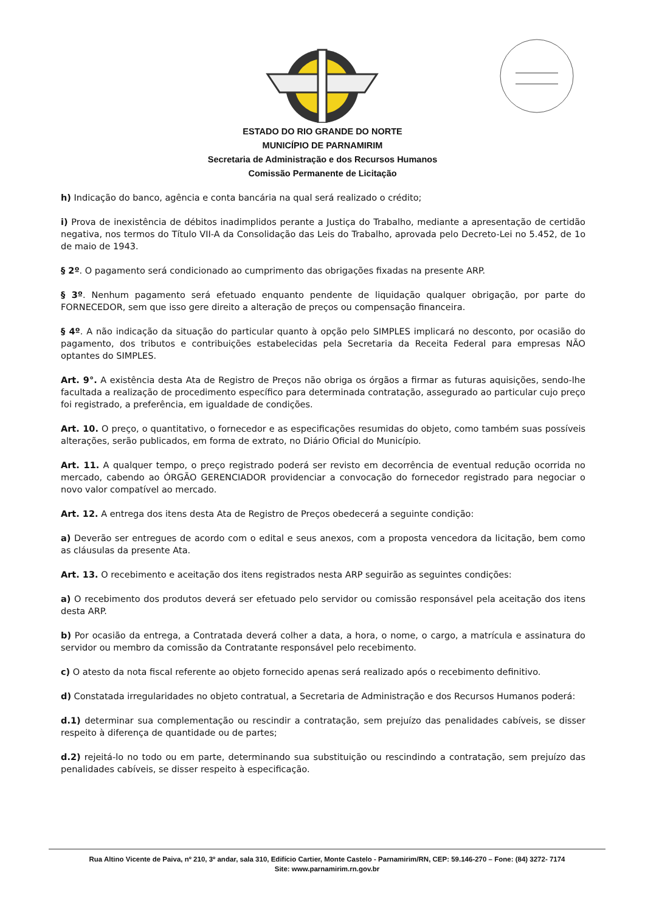ESTADO DO RIO GRANDE DO NORTE
MUNICÍPIO DE PARNAMIRIM
Secretaria de Administração e dos Recursos Humanos
Comissão Permanente de Licitação
h) Indicação do banco, agência e conta bancária na qual será realizado o crédito;
i) Prova de inexistência de débitos inadimplidos perante a Justiça do Trabalho, mediante a apresentação de certidão negativa, nos termos do Título VII-A da Consolidação das Leis do Trabalho, aprovada pelo Decreto-Lei no 5.452, de 1o de maio de 1943.
§ 2º. O pagamento será condicionado ao cumprimento das obrigações fixadas na presente ARP.
§ 3º. Nenhum pagamento será efetuado enquanto pendente de liquidação qualquer obrigação, por parte do FORNECEDOR, sem que isso gere direito a alteração de preços ou compensação financeira.
§ 4º. A não indicação da situação do particular quanto à opção pelo SIMPLES implicará no desconto, por ocasião do pagamento, dos tributos e contribuições estabelecidas pela Secretaria da Receita Federal para empresas NÃO optantes do SIMPLES.
Art. 9°. A existência desta Ata de Registro de Preços não obriga os órgãos a firmar as futuras aquisições, sendo-lhe facultada a realização de procedimento específico para determinada contratação, assegurado ao particular cujo preço foi registrado, a preferência, em igualdade de condições.
Art. 10. O preço, o quantitativo, o fornecedor e as especificações resumidas do objeto, como também suas possíveis alterações, serão publicados, em forma de extrato, no Diário Oficial do Município.
Art. 11. A qualquer tempo, o preço registrado poderá ser revisto em decorrência de eventual redução ocorrida no mercado, cabendo ao ÓRGÃO GERENCIADOR providenciar a convocação do fornecedor registrado para negociar o novo valor compatível ao mercado.
Art. 12. A entrega dos itens desta Ata de Registro de Preços obedecerá a seguinte condição:
a) Deverão ser entregues de acordo com o edital e seus anexos, com a proposta vencedora da licitação, bem como as cláusulas da presente Ata.
Art. 13. O recebimento e aceitação dos itens registrados nesta ARP seguirão as seguintes condições:
a) O recebimento dos produtos deverá ser efetuado pelo servidor ou comissão responsável pela aceitação dos itens desta ARP.
b) Por ocasião da entrega, a Contratada deverá colher a data, a hora, o nome, o cargo, a matrícula e assinatura do servidor ou membro da comissão da Contratante responsável pelo recebimento.
c) O atesto da nota fiscal referente ao objeto fornecido apenas será realizado após o recebimento definitivo.
d) Constatada irregularidades no objeto contratual, a Secretaria de Administração e dos Recursos Humanos poderá:
d.1) determinar sua complementação ou rescindir a contratação, sem prejuízo das penalidades cabíveis, se disser respeito à diferença de quantidade ou de partes;
d.2) rejeitá-lo no todo ou em parte, determinando sua substituição ou rescindindo a contratação, sem prejuízo das penalidades cabíveis, se disser respeito à especificação.
Rua Altino Vicente de Paiva, nº 210, 3º andar, sala 310, Edifício Cartier, Monte Castelo - Parnamirim/RN, CEP: 59.146-270 – Fone: (84) 3272- 7174
Site: www.parnamirim.rn.gov.br